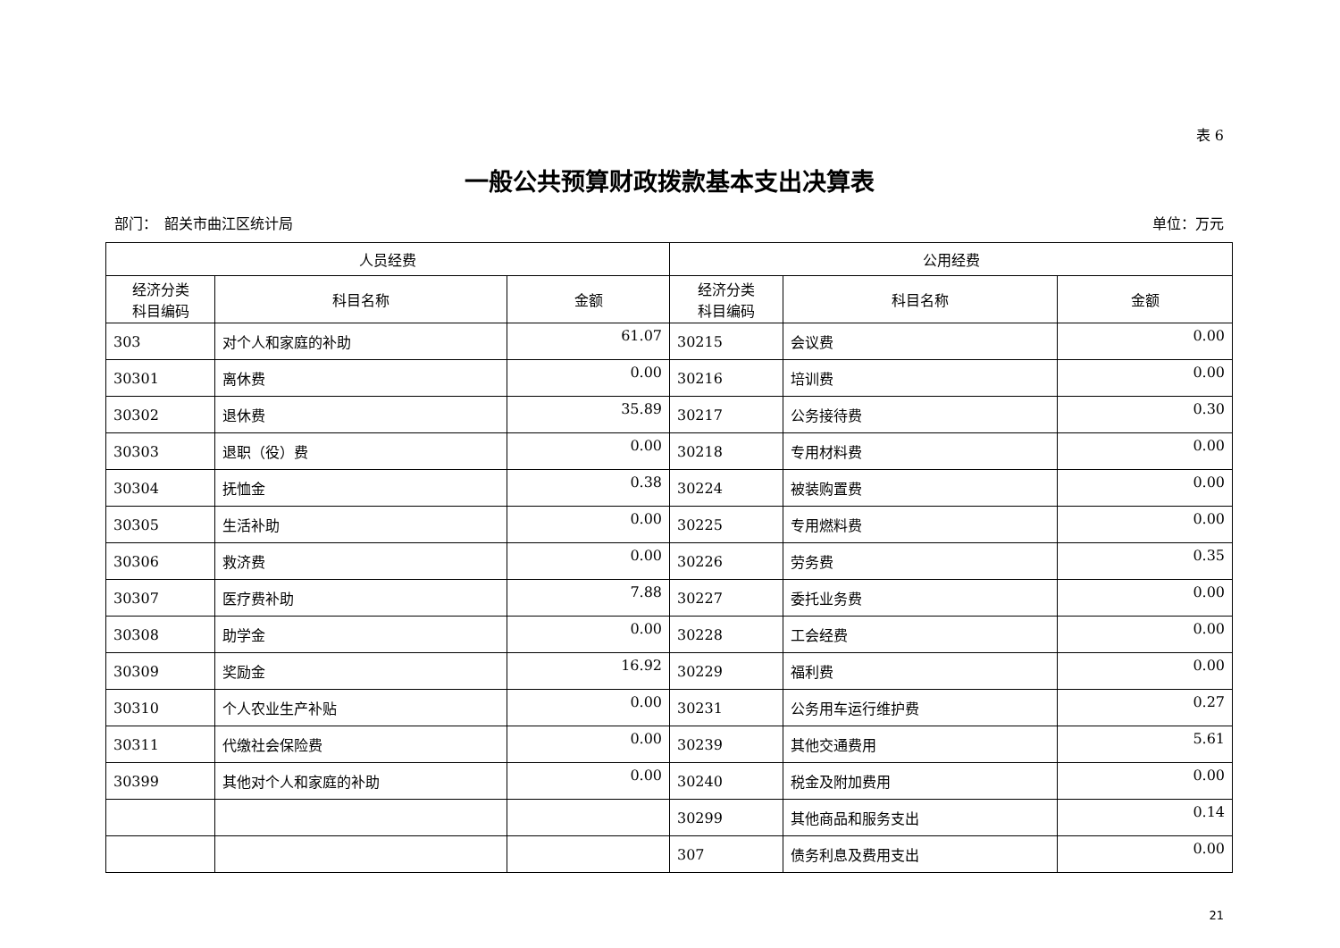表 6
一般公共预算财政拨款基本支出决算表
部门：　韶关市曲江区统计局 单位：万元
| 人员经费 | | | 公用经费 | | |
| --- | --- | --- | --- | --- | --- |
| 经济分类 科目编码 | 科目名称 | 金额 | 经济分类 科目编码 | 科目名称 | 金额 |
| 303 | 对个人和家庭的补助 | 61.07 | 30215 | 会议费 | 0.00 |
| 30301 | 离休费 | 0.00 | 30216 | 培训费 | 0.00 |
| 30302 | 退休费 | 35.89 | 30217 | 公务接待费 | 0.30 |
| 30303 | 退职（役）费 | 0.00 | 30218 | 专用材料费 | 0.00 |
| 30304 | 抚恤金 | 0.38 | 30224 | 被装购置费 | 0.00 |
| 30305 | 生活补助 | 0.00 | 30225 | 专用燃料费 | 0.00 |
| 30306 | 救济费 | 0.00 | 30226 | 劳务费 | 0.35 |
| 30307 | 医疗费补助 | 7.88 | 30227 | 委托业务费 | 0.00 |
| 30308 | 助学金 | 0.00 | 30228 | 工会经费 | 0.00 |
| 30309 | 奖励金 | 16.92 | 30229 | 福利费 | 0.00 |
| 30310 | 个人农业生产补贴 | 0.00 | 30231 | 公务用车运行维护费 | 0.27 |
| 30311 | 代缴社会保险费 | 0.00 | 30239 | 其他交通费用 | 5.61 |
| 30399 | 其他对个人和家庭的补助 | 0.00 | 30240 | 税金及附加费用 | 0.00 |
| | | | 30299 | 其他商品和服务支出 | 0.14 |
| | | | 307 | 债务利息及费用支出 | 0.00 |
21